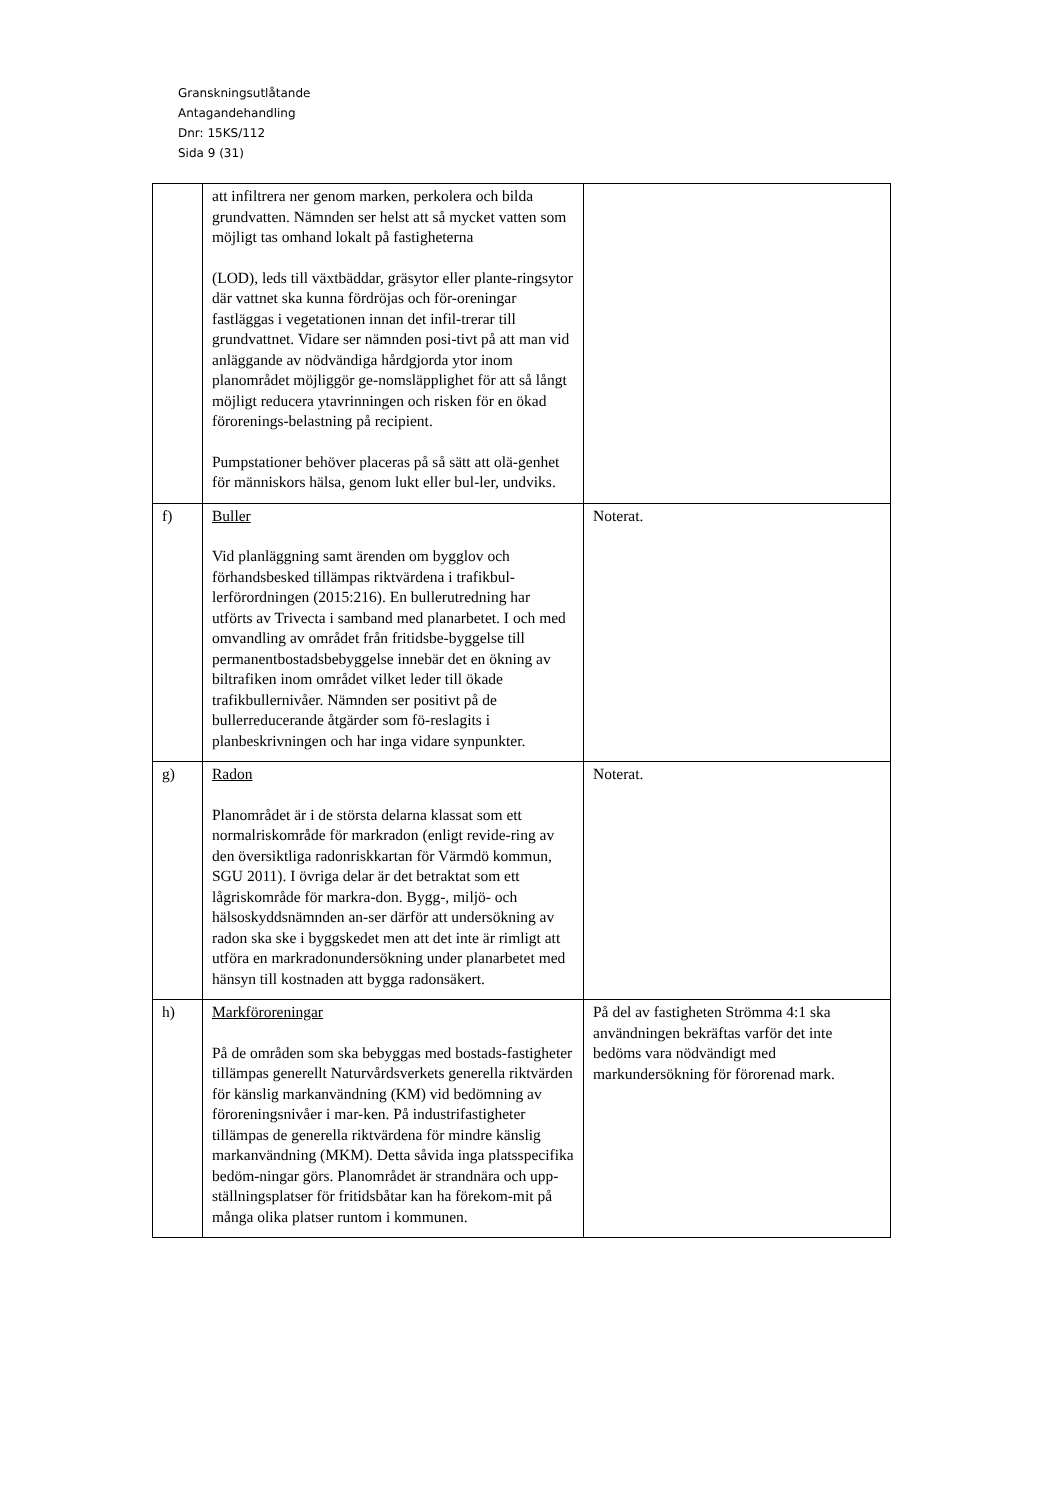Granskningsutlåtande
Antagandehandling
Dnr: 15KS/112
Sida 9 (31)
| | att infiltrera ner genom marken, perkolera och bilda grundvatten. Nämnden ser helst att så mycket vatten som möjligt tas omhand lokalt på fastigheterna (LOD), leds till växtbäddar, gräsytor eller plante-ringsytor där vattnet ska kunna fördröjas och för-oreningar fastläggas i vegetationen innan det infil-trerar till grundvattnet. Vidare ser nämnden posi-tivt på att man vid anläggande av nödvändiga hårdgjorda ytor inom planområdet möjliggör ge-nomsläpplighet för att så långt möjligt reducera ytavrinningen och risken för en ökad förorenings-belastning på recipient. Pumpstationer behöver placeras på så sätt att olä-genhet för människors hälsa, genom lukt eller bul-ler, undviks. | |
| f) | Buller Vid planläggning samt ärenden om bygglov och förhandsbesked tillämpas riktvärdena i trafikbul-lerförordningen (2015:216). En bullerutredning har utförts av Trivecta i samband med planarbetet. I och med omvandling av området från fritidsbe-byggelse till permanentbostadsbebyggelse innebär det en ökning av biltrafiken inom området vilket leder till ökade trafikbullernivåer. Nämnden ser positivt på de bullerreducerande åtgärder som fö-reslagits i planbeskrivningen och har inga vidare synpunkter. | Noterat. |
| g) | Radon Planområdet är i de största delarna klassat som ett normalriskområde för markradon (enligt revide-ring av den översiktliga radonriskkartan för Värmdö kommun, SGU 2011). I övriga delar är det betraktat som ett lågriskområde för markra-don. Bygg-, miljö- och hälsoskyddsnämnden an-ser därför att undersökning av radon ska ske i byggskedet men att det inte är rimligt att utföra en markradonundersökning under planarbetet med hänsyn till kostnaden att bygga radonsäkert. | Noterat. |
| h) | Markföroreningar På de områden som ska bebyggas med bostads-fastigheter tillämpas generellt Naturvårdsverkets generella riktvärden för känslig markanvändning (KM) vid bedömning av föroreningsnivåer i mar-ken. På industrifastigheter tillämpas de generella riktvärdena för mindre känslig markanvändning (MKM). Detta såvida inga platsspecifika bedöm-ningar görs. Planområdet är strandnära och upp-ställningsplatser för fritidsbåtar kan ha förekom-mit på många olika platser runtom i kommunen. | På del av fastigheten Strömma 4:1 ska användningen bekräftas varför det inte bedöms vara nödvändigt med markundersökning för förorenad mark. |